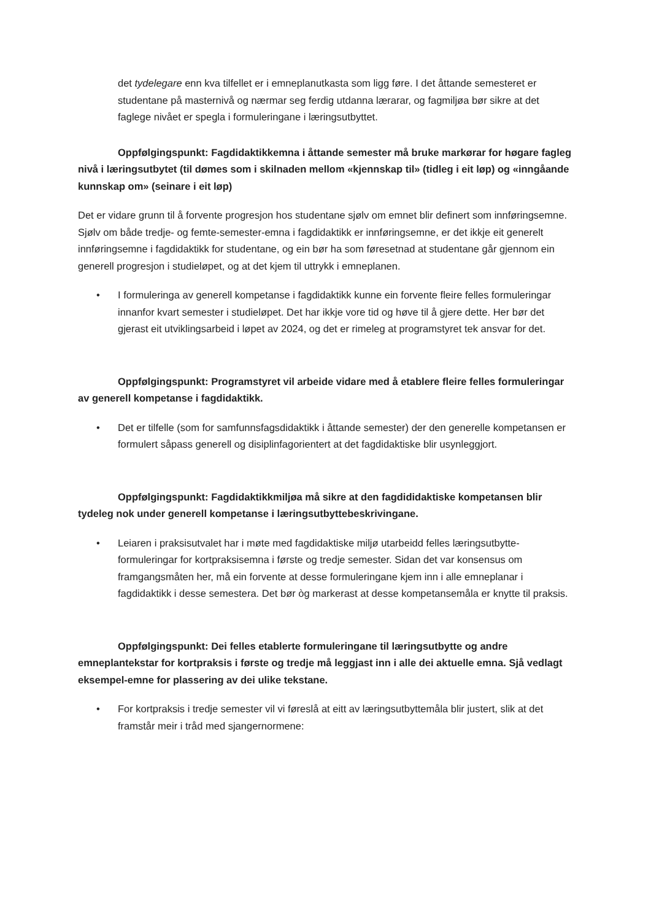det tydelegare enn kva tilfellet er i emneplanutkasta som ligg føre. I det åttande semesteret er studentane på masternivå og nærmar seg ferdig utdanna lærarar, og fagmiljøa bør sikre at det faglege nivået er spegla i formuleringane i læringsutbyttet.
Oppfølgingspunkt: Fagdidaktikkemna i åttande semester må bruke markørar for høgare fagleg nivå i læringsutbytet (til dømes som i skilnaden mellom «kjennskap til» (tidleg i eit løp) og «inngåande kunnskap om» (seinare i eit løp)
Det er vidare grunn til å forvente progresjon hos studentane sjølv om emnet blir definert som innføringsemne. Sjølv om både tredje- og femte-semester-emna i fagdidaktikk er innføringsemne, er det ikkje eit generelt innføringsemne i fagdidaktikk for studentane, og ein bør ha som føresetnad at studentane går gjennom ein generell progresjon i studieløpet, og at det kjem til uttrykk i emneplanen.
• I formuleringa av generell kompetanse i fagdidaktikk kunne ein forvente fleire felles formuleringar innanfor kvart semester i studieløpet. Det har ikkje vore tid og høve til å gjere dette. Her bør det gjerast eit utviklingsarbeid i løpet av 2024, og det er rimeleg at programstyret tek ansvar for det.
Oppfølgingspunkt: Programstyret vil arbeide vidare med å etablere fleire felles formuleringar av generell kompetanse i fagdidaktikk.
• Det er tilfelle (som for samfunnsfagsdidaktikk i åttande semester) der den generelle kompetansen er formulert såpass generell og disiplinfagorientert at det fagdidaktiske blir usynleggjort.
Oppfølgingspunkt: Fagdidaktikkmiljøa må sikre at den fagdididaktiske kompetansen blir tydeleg nok under generell kompetanse i læringsutbyttebeskrivingane.
• Leiaren i praksisutvalet har i møte med fagdidaktiske miljø utarbeidd felles læringsutbytte-formuleringar for kortpraksisemna i første og tredje semester. Sidan det var konsensus om framgangsmåten her, må ein forvente at desse formuleringane kjem inn i alle emneplanar i fagdidaktikk i desse semestera. Det bør òg markerast at desse kompetansemåla er knytte til praksis.
Oppfølgingspunkt: Dei felles etablerte formuleringane til læringsutbytte og andre emneplantekstar for kortpraksis i første og tredje må leggjast inn i alle dei aktuelle emna. Sjå vedlagt eksempel-emne for plassering av dei ulike tekstane.
• For kortpraksis i tredje semester vil vi føreslå at eitt av læringsutbyttemåla blir justert, slik at det framstår meir i tråd med sjangernormene: